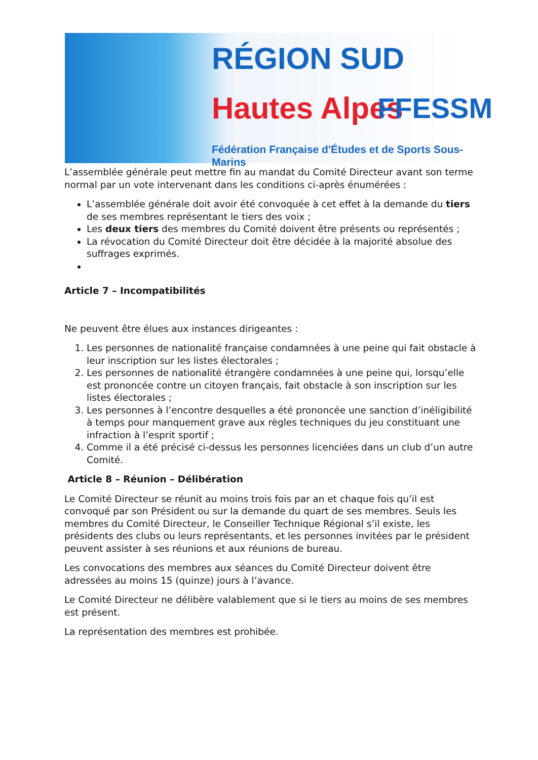RÉGION SUD
Hautes Alpes FFESSM
Fédération Française d'Études et de Sports Sous-Marins
L’assemblée générale peut mettre fin au mandat du Comité Directeur avant son terme normal par un vote intervenant dans les conditions ci-après énumérées :
L’assemblée générale doit avoir été convoquée à cet effet à la demande du tiers de ses membres représentant le tiers des voix ;
Les deux tiers des membres du Comité doivent être présents ou représentés ;
La révocation du Comité Directeur doit être décidée à la majorité absolue des suffrages exprimés.
Article 7 – Incompatibilités
Ne peuvent être élues aux instances dirigeantes :
1. Les personnes de nationalité française condamnées à une peine qui fait obstacle à leur inscription sur les listes électorales ;
2. Les personnes de nationalité étrangère condamnées à une peine qui, lorsqu’elle est prononcée contre un citoyen français, fait obstacle à son inscription sur les listes électorales ;
3. Les personnes à l’encontre desquelles a été prononcée une sanction d’inéligibilité à temps pour manquement grave aux règles techniques du jeu constituant une infraction à l’esprit sportif ;
4. Comme il a été précisé ci-dessus les personnes licenciées dans un club d’un autre Comité.
Article 8 – Réunion – Délibération
Le Comité Directeur se réunit au moins trois fois par an et chaque fois qu’il est convoqué par son Président ou sur la demande du quart de ses membres. Seuls les membres du Comité Directeur, le Conseiller Technique Régional s’il existe, les présidents des clubs ou leurs représentants, et les personnes invitées par le président peuvent assister à ses réunions et aux réunions de bureau.
Les convocations des membres aux séances du Comité Directeur doivent être adressées au moins 15 (quinze) jours à l’avance.
Le Comité Directeur ne délibère valablement que si le tiers au moins de ses membres est présent.
La représentation des membres est prohibée.